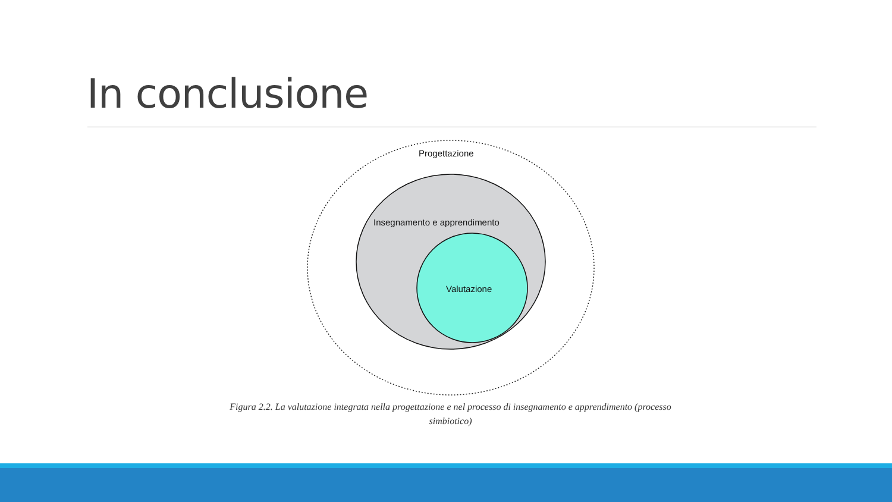In conclusione
Progettazione
Insegnamento e apprendimento
Valutazione
Figura 2.2. La valutazione integrata nella progettazione e nel processo di insegnamento e apprendimento (processo simbiotico)